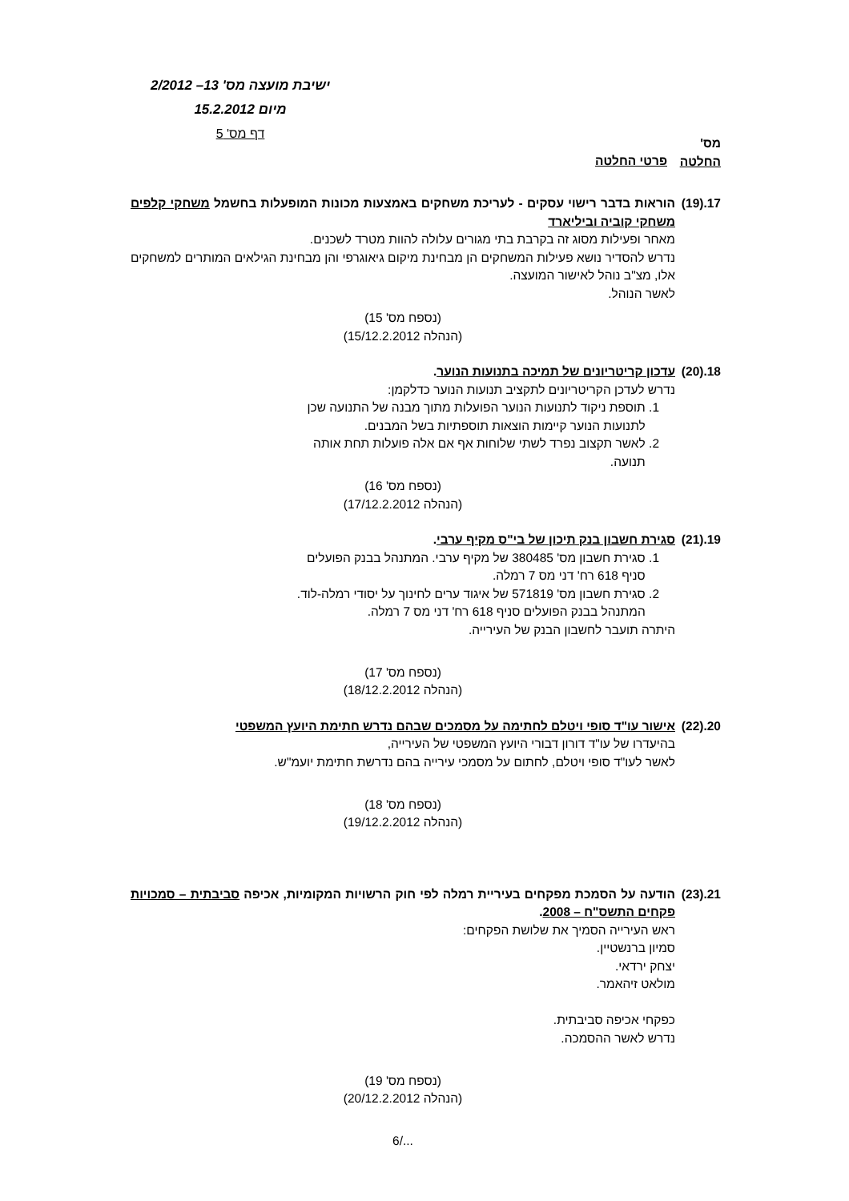ישיבת מועצה מס' 13– 2/2012
מיום 15.2.2012
דף מס' 5
מס'
החלטה
פרטי החלטה
17.(19)
הוראות בדבר רישוי עסקים - לעריכת משחקים באמצעות מכונות המופעלות בחשמל משחקי קלפים משחקי קוביה וביליארד
מאחר ופעילות מסוג זה בקרבת בתי מגורים עלולה להוות מטרד לשכנים.
נדרש להסדיר נושא פעילות המשחקים הן מבחינת מיקום גיאוגרפי והן מבחינת הגילאים המותרים למשחקים אלו, מצ"ב נוהל לאישור המועצה.
לאשר הנוהל.
(נספח מס' 15)
(הנהלה 15/12.2.2012)
18.(20)
עדכון קריטריונים של תמיכה בתנועות הנוער.
נדרש לעדכן הקריטריונים לתקציב תנועות הנוער כדלקמן:
1. תוספת ניקוד לתנועות הנוער הפועלות מתוך מבנה של התנועה שכן
לתנועות הנוער קיימות הוצאות תוספתיות בשל המבנים.
2. לאשר תקצוב נפרד לשתי שלוחות אף אם אלה פועלות תחת אותה
תנועה.
(נספח מס' 16)
(הנהלה 17/12.2.2012)
19.(21)
סגירת חשבון בנק תיכון של בי"ס מקיף ערבי.
1. סגירת חשבון מס' 380485 של מקיף ערבי. המתנהל בבנק הפועלים
סניף 618 רח' דני מס 7 רמלה.
2. סגירת חשבון מס' 571819 של איגוד ערים לחינוך על יסודי רמלה-לוד.
המתנהל בבנק הפועלים סניף 618 רח' דני מס 7 רמלה.
היתרה תועבר לחשבון הבנק של העירייה.
(נספח מס' 17)
(הנהלה 18/12.2.2012)
20.(22)
אישור עו"ד סופי ויטלם לחתימה על מסמכים שבהם נדרש חתימת היועץ המשפטי
בהיעדרו של עו"ד דורון דבורי היועץ המשפטי של העירייה,
לאשר לעו"ד סופי ויטלם, לחתום על מסמכי עירייה בהם נדרשת חתימת יועמ"ש.
(נספח מס' 18)
(הנהלה 19/12.2.2012)
21.(23)
הודעה על הסמכת מפקחים בעיריית רמלה לפי חוק הרשויות המקומיות, אכיפה סביבתית – סמכויות פקחים התשס"ח – 2008.
ראש העירייה הסמיך את שלושת הפקחים:
סמיון ברנשטיין.
יצחק ירדאי.
מולאט זיהאמר.
כפקחי אכיפה סביבתית.
נדרש לאשר ההסמכה.
(נספח מס' 19)
(הנהלה 20/12.2.2012)
.../6